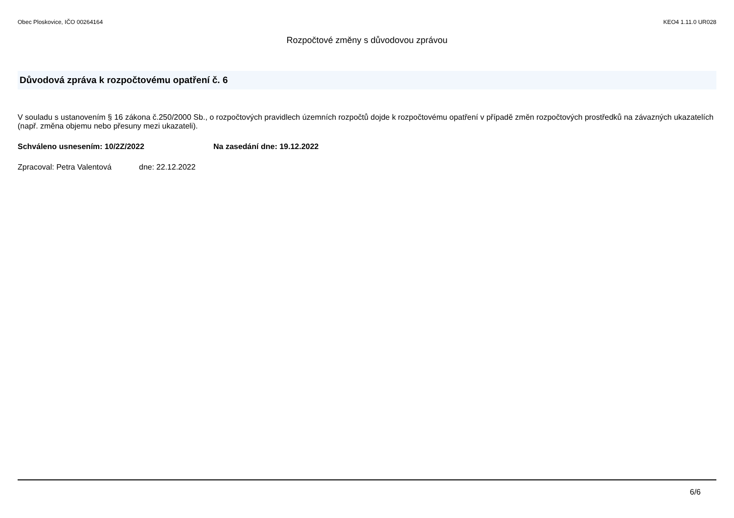Obec Ploskovice, IČO 00264164 KEO4 1.11.0 UR028
Rozpočtové změny s důvodovou zprávou
Důvodová zpráva k rozpočtovému opatření č. 6
V souladu s ustanovením § 16 zákona č.250/2000 Sb., o rozpočtových pravidlech územních rozpočtů dojde k rozpočtovému opatření v případě změn rozpočtových prostředků na závazných ukazatelích (např. změna objemu nebo přesuny mezi ukazateli).
Schváleno usnesením: 10/2Z/2022 Na zasedání dne: 19.12.2022
Zpracoval: Petra Valentová dne: 22.12.2022
6/6